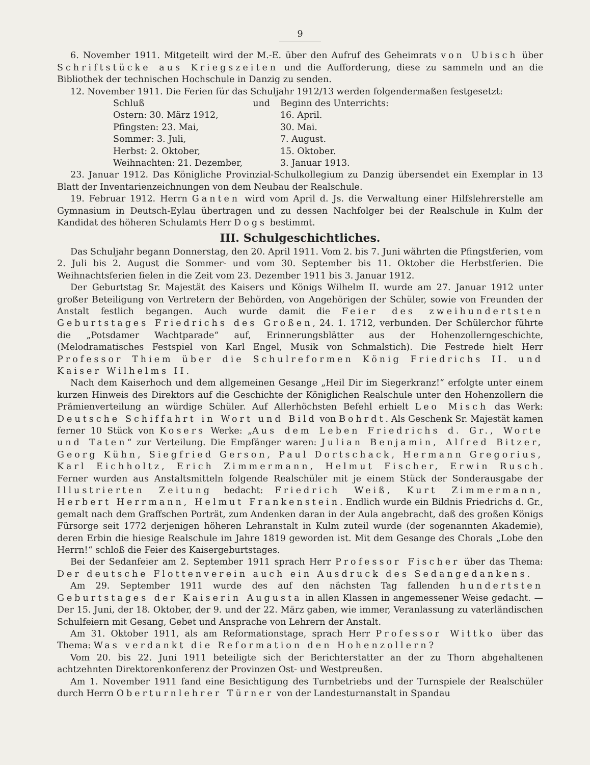9
6. November 1911. Mitgeteilt wird der M.-E. über den Aufruf des Geheimrats von Ubisch über Schriftstücke aus Kriegszeiten und die Aufforderung, diese zu sammeln und an die Bibliothek der technischen Hochschule in Danzig zu senden.
12. November 1911. Die Ferien für das Schuljahr 1912/13 werden folgendermaßen festgesetzt:
| Schluß | und | Beginn des Unterrichts: |
| --- | --- | --- |
| Ostern: 30. März 1912, | | 16. April. |
| Pfingsten: 23. Mai, | | 30. Mai. |
| Sommer: 3. Juli, | | 7. August. |
| Herbst: 2. Oktober, | | 15. Oktober. |
| Weihnachten: 21. Dezember, | | 3. Januar 1913. |
23. Januar 1912. Das Königliche Provinzial-Schulkollegium zu Danzig übersendet ein Exemplar in 13 Blatt der Inventarienzeichnungen von dem Neubau der Realschule.
19. Februar 1912. Herrn Ganten wird vom April d. Js. die Verwaltung einer Hilfslehrerstelle am Gymnasium in Deutsch-Eylau übertragen und zu dessen Nachfolger bei der Realschule in Kulm der Kandidat des höheren Schulamts Herr Dogs bestimmt.
III. Schulgeschichtliches.
Das Schuljahr begann Donnerstag, den 20. April 1911. Vom 2. bis 7. Juni währten die Pfingstferien, vom 2. Juli bis 2. August die Sommer- und vom 30. September bis 11. Oktober die Herbstferien. Die Weihnachtsferien fielen in die Zeit vom 23. Dezember 1911 bis 3. Januar 1912.
Der Geburtstag Sr. Majestät des Kaisers und Königs Wilhelm II. wurde am 27. Januar 1912 unter großer Beteiligung von Vertretern der Behörden, von Angehörigen der Schüler, sowie von Freunden der Anstalt festlich begangen. Auch wurde damit die Feier des zweihundertsten Geburtstages Friedrichs des Großen, 24. 1. 1712, verbunden. Der Schülerchor führte die „Potsdamer Wachtparade“ auf, Erinnerungsblätter aus der Hohenzollerngeschichte, (Melodramatisches Festspiel von Karl Engel, Musik von Schmalstich). Die Festrede hielt Herr Professor Thiem über die Schulreformen König Friedrichs II. und Kaiser Wilhelms II.
Nach dem Kaiserhoch und dem allgemeinen Gesange „Heil Dir im Siegerkranz!“ erfolgte unter einem kurzen Hinweis des Direktors auf die Geschichte der Königlichen Realschule unter den Hohenzollern die Prämienverteilung an würdige Schüler. Auf Allerhöchsten Befehl erhielt Leo Misch das Werk: Deutsche Schiffahrt in Wort und Bild von Bohrdt. Als Geschenk Sr. Majestät kamen ferner 10 Stück von Kosers Werke: „Aus dem Leben Friedrichs d. Gr., Worte und Taten“ zur Verteilung. Die Empfänger waren: Julian Benjamin, Alfred Bitzer, Georg Kühn, Siegfried Gerson, Paul Dortschack, Hermann Gregorius, Karl Eichholtz, Erich Zimmermann, Helmut Fischer, Erwin Rusch. Ferner wurden aus Anstaltsmitteln folgende Realschüler mit je einem Stück der Sonderausgabe der Illustrierten Zeitung bedacht: Friedrich Weiß, Kurt Zimmermann, Herbert Herrmann, Helmut Frankenstein. Endlich wurde ein Bildnis Friedrichs d. Gr., gemalt nach dem Graffschen Porträt, zum Andenken daran in der Aula angebracht, daß des großen Königs Fürsorge seit 1772 derjenigen höheren Lehranstalt in Kulm zuteil wurde (der sogenannten Akademie), deren Erbin die hiesige Realschule im Jahre 1819 geworden ist. Mit dem Gesange des Chorals „Lobe den Herrn!“ schloß die Feier des Kaisergeburtstages.
Bei der Sedanfeier am 2. September 1911 sprach Herr Professor Fischer über das Thema: Der deutsche Flottenverein auch ein Ausdruck des Sedangedankens.
Am 29. September 1911 wurde des auf den nächsten Tag fallenden hundertsten Geburtstages der Kaiserin Augusta in allen Klassen in angemessener Weise gedacht. — Der 15. Juni, der 18. Oktober, der 9. und der 22. März gaben, wie immer, Veranlassung zu vaterländischen Schulfeiern mit Gesang, Gebet und Ansprache von Lehrern der Anstalt.
Am 31. Oktober 1911, als am Reformationstage, sprach Herr Professor Wittko über das Thema: Was verdankt die Reformation den Hohenzollern?
Vom 20. bis 22. Juni 1911 beteiligte sich der Berichterstatter an der zu Thorn abgehaltenen achtzehnten Direktorenkonferenz der Provinzen Ost- und Westpreußen.
Am 1. November 1911 fand eine Besichtigung des Turnbetriebs und der Turnspiele der Realschüler durch Herrn Oberturnlehrer Türner von der Landesturnanstalt in Spandau